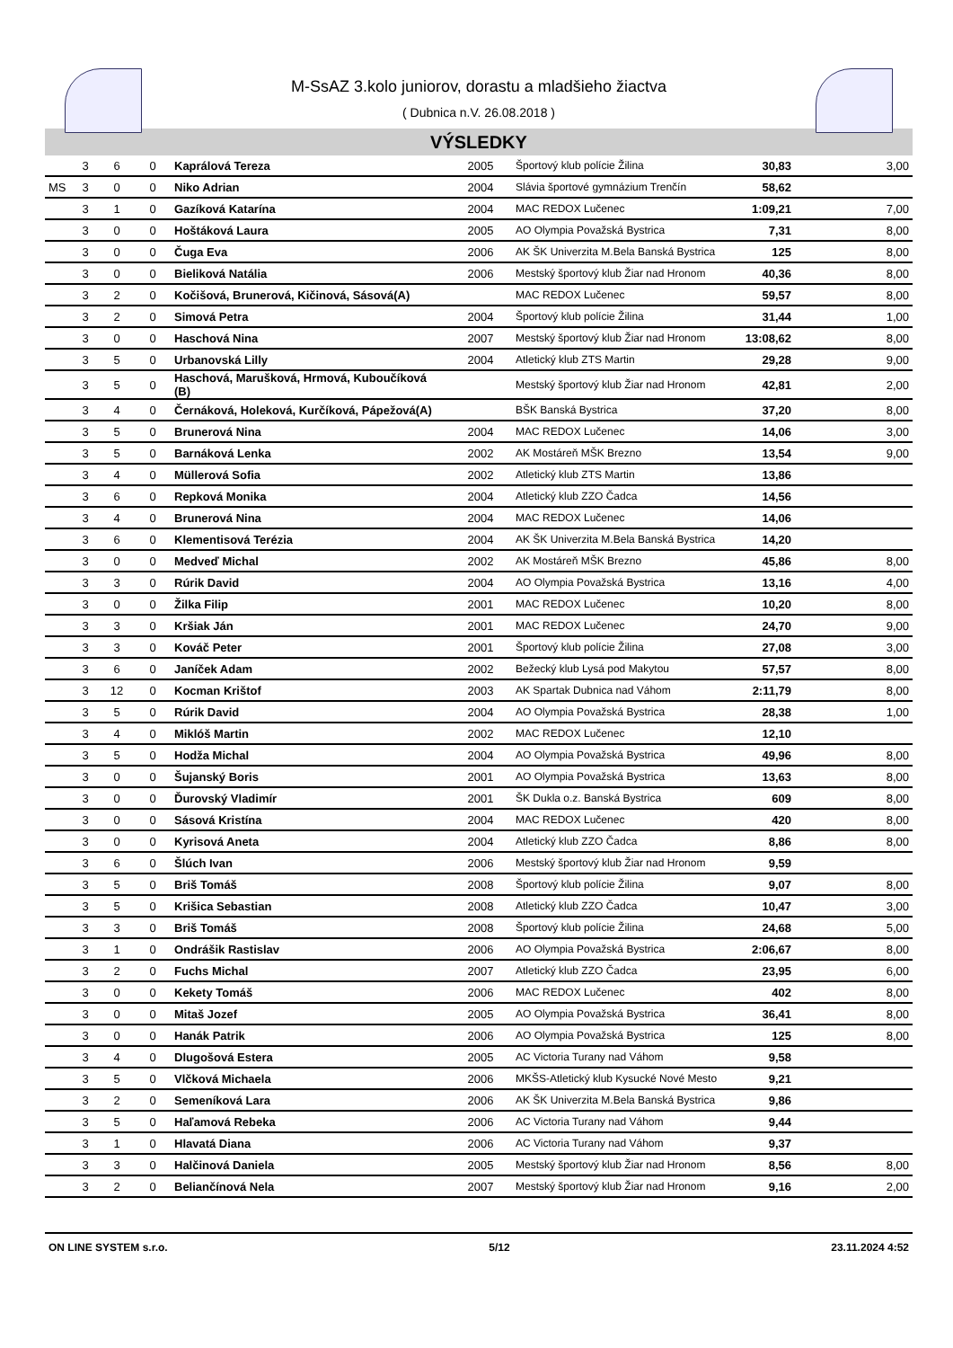M-SsAZ 3.kolo juniorov, dorastu a mladšieho žiactva
( Dubnica n.V. 26.08.2018 )
VÝSLEDKY
| | 3 | 6 | 0 | Kaprálová Tereza | 2005 | Športový klub polície Žilina | 30,83 | 3,00 |
| MS | 3 | 0 | 0 | Niko Adrian | 2004 | Slávia športové gymnázium Trenčín | 58,62 | |
| | 3 | 1 | 0 | Gazíková Katarína | 2004 | MAC REDOX Lučenec | 1:09,21 | 7,00 |
| | 3 | 0 | 0 | Hoštáková Laura | 2005 | AO Olympia Považská Bystrica | 7,31 | 8,00 |
| | 3 | 0 | 0 | Čuga Eva | 2006 | AK ŠK Univerzita M.Bela Banská Bystrica | 125 | 8,00 |
| | 3 | 0 | 0 | Bieliková Natália | 2006 | Mestský športový klub Žiar nad Hronom | 40,36 | 8,00 |
| | 3 | 2 | 0 | Kočišová, Brunerová, Kičinová, Sásová(A) | | MAC REDOX Lučenec | 59,57 | 8,00 |
| | 3 | 2 | 0 | Simová Petra | 2004 | Športový klub polície Žilina | 31,44 | 1,00 |
| | 3 | 0 | 0 | Haschová Nina | 2007 | Mestský športový klub Žiar nad Hronom | 13:08,62 | 8,00 |
| | 3 | 5 | 0 | Urbanovská Lilly | 2004 | Atletický klub ZTS Martin | 29,28 | 9,00 |
| | 3 | 5 | 0 | Haschová, Marušková, Hrmová, Kuboučíková (B) | | Mestský športový klub Žiar nad Hronom | 42,81 | 2,00 |
| | 3 | 4 | 0 | Černáková, Holeková, Kurčíková, Pápežová(A) | | BŠK Banská Bystrica | 37,20 | 8,00 |
| | 3 | 5 | 0 | Brunerová Nina | 2004 | MAC REDOX Lučenec | 14,06 | 3,00 |
| | 3 | 5 | 0 | Barnáková Lenka | 2002 | AK Mostáreň MŠK Brezno | 13,54 | 9,00 |
| | 3 | 4 | 0 | Müllerová Sofia | 2002 | Atletický klub ZTS Martin | 13,86 | |
| | 3 | 6 | 0 | Repková Monika | 2004 | Atletický klub ZZO Čadca | 14,56 | |
| | 3 | 4 | 0 | Brunerová Nina | 2004 | MAC REDOX Lučenec | 14,06 | |
| | 3 | 6 | 0 | Klementisová Terézia | 2004 | AK ŠK Univerzita M.Bela Banská Bystrica | 14,20 | |
| | 3 | 0 | 0 | Medveď Michal | 2002 | AK Mostáreň MŠK Brezno | 45,86 | 8,00 |
| | 3 | 3 | 0 | Rúrik David | 2004 | AO Olympia Považská Bystrica | 13,16 | 4,00 |
| | 3 | 0 | 0 | Žilka Filip | 2001 | MAC REDOX Lučenec | 10,20 | 8,00 |
| | 3 | 3 | 0 | Kršiak Ján | 2001 | MAC REDOX Lučenec | 24,70 | 9,00 |
| | 3 | 3 | 0 | Kováč Peter | 2001 | Športový klub polície Žilina | 27,08 | 3,00 |
| | 3 | 6 | 0 | Janíček Adam | 2002 | Bežecký klub Lysá pod Makytou | 57,57 | 8,00 |
| | 3 | 12 | 0 | Kocman Krištof | 2003 | AK Spartak Dubnica nad Váhom | 2:11,79 | 8,00 |
| | 3 | 5 | 0 | Rúrik David | 2004 | AO Olympia Považská Bystrica | 28,38 | 1,00 |
| | 3 | 4 | 0 | Miklóš Martin | 2002 | MAC REDOX Lučenec | 12,10 | |
| | 3 | 5 | 0 | Hodža Michal | 2004 | AO Olympia Považská Bystrica | 49,96 | 8,00 |
| | 3 | 0 | 0 | Šujanský Boris | 2001 | AO Olympia Považská Bystrica | 13,63 | 8,00 |
| | 3 | 0 | 0 | Ďurovský Vladimír | 2001 | ŠK Dukla o.z. Banská Bystrica | 609 | 8,00 |
| | 3 | 0 | 0 | Sásová Kristína | 2004 | MAC REDOX Lučenec | 420 | 8,00 |
| | 3 | 0 | 0 | Kyrisová Aneta | 2004 | Atletický klub ZZO Čadca | 8,86 | 8,00 |
| | 3 | 6 | 0 | Šlúch Ivan | 2006 | Mestský športový klub Žiar nad Hronom | 9,59 | |
| | 3 | 5 | 0 | Briš Tomáš | 2008 | Športový klub polície Žilina | 9,07 | 8,00 |
| | 3 | 5 | 0 | Krišica Sebastian | 2008 | Atletický klub ZZO Čadca | 10,47 | 3,00 |
| | 3 | 3 | 0 | Briš Tomáš | 2008 | Športový klub polície Žilina | 24,68 | 5,00 |
| | 3 | 1 | 0 | Ondrášik Rastislav | 2006 | AO Olympia Považská Bystrica | 2:06,67 | 8,00 |
| | 3 | 2 | 0 | Fuchs Michal | 2007 | Atletický klub ZZO Čadca | 23,95 | 6,00 |
| | 3 | 0 | 0 | Kekety Tomáš | 2006 | MAC REDOX Lučenec | 402 | 8,00 |
| | 3 | 0 | 0 | Mitaš Jozef | 2005 | AO Olympia Považská Bystrica | 36,41 | 8,00 |
| | 3 | 0 | 0 | Hanák Patrik | 2006 | AO Olympia Považská Bystrica | 125 | 8,00 |
| | 3 | 4 | 0 | Dlugošová Estera | 2005 | AC Victoria Turany nad Váhom | 9,58 | |
| | 3 | 5 | 0 | Vlčková Michaela | 2006 | MKŠS-Atletický klub Kysucké Nové Mesto | 9,21 | |
| | 3 | 2 | 0 | Semeníková Lara | 2006 | AK ŠK Univerzita M.Bela Banská Bystrica | 9,86 | |
| | 3 | 5 | 0 | Haľamová Rebeka | 2006 | AC Victoria Turany nad Váhom | 9,44 | |
| | 3 | 1 | 0 | Hlavatá Diana | 2006 | AC Victoria Turany nad Váhom | 9,37 | |
| | 3 | 3 | 0 | Halčinová Daniela | 2005 | Mestský športový klub Žiar nad Hronom | 8,56 | 8,00 |
| | 3 | 2 | 0 | Beliančínová Nela | 2007 | Mestský športový klub Žiar nad Hronom | 9,16 | 2,00 |
ON LINE SYSTEM s.r.o. 5/12 23.11.2024 4:52